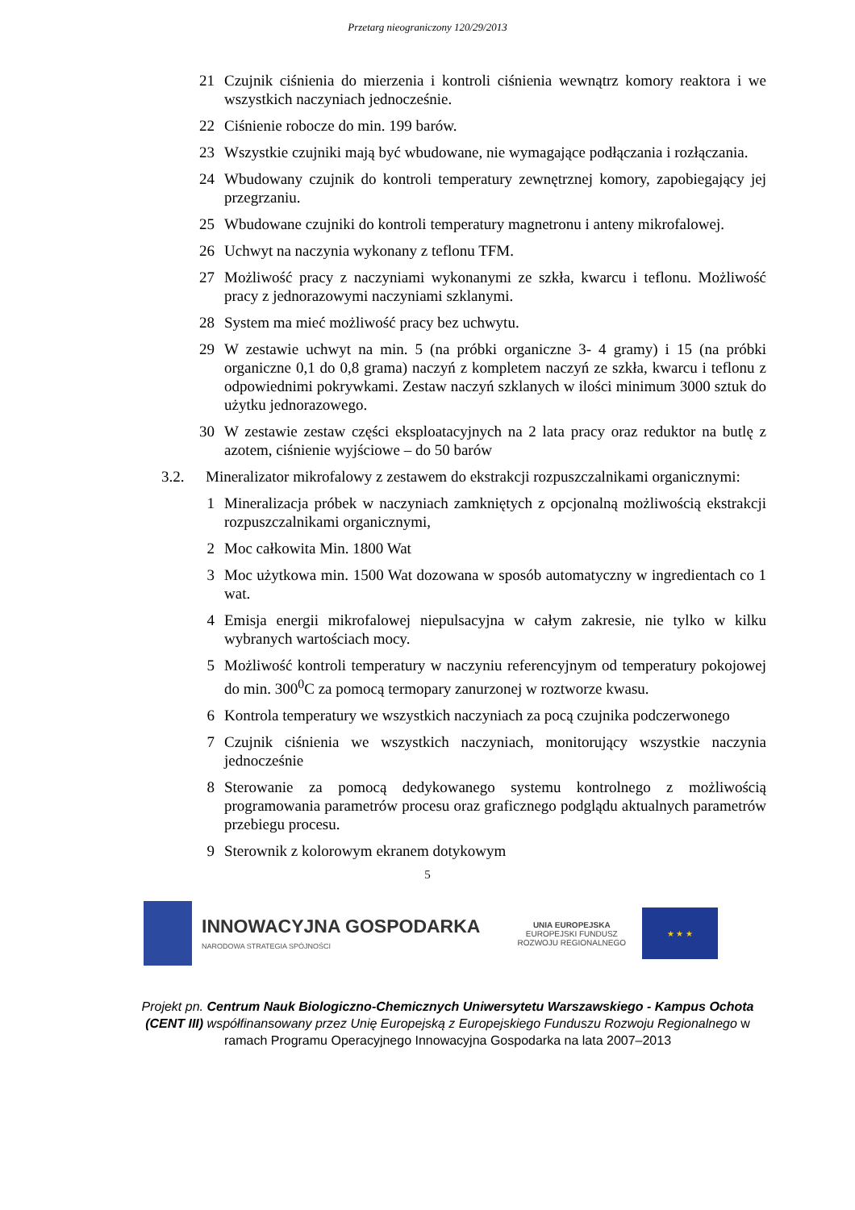Przetarg nieograniczony 120/29/2013
21 Czujnik ciśnienia do mierzenia i kontroli ciśnienia wewnątrz komory reaktora i we wszystkich naczyniach jednocześnie.
22 Ciśnienie robocze do min. 199 barów.
23 Wszystkie czujniki mają być wbudowane, nie wymagające podłączania i rozłączania.
24 Wbudowany czujnik do kontroli temperatury zewnętrznej komory, zapobiegający jej przegrzaniu.
25 Wbudowane czujniki do kontroli temperatury magnetronu i anteny mikrofalowej.
26 Uchwyt na naczynia wykonany z teflonu TFM.
27 Możliwość pracy z naczyniami wykonanymi ze szkła, kwarcu i teflonu. Możliwość pracy z jednorazowymi naczyniami szklanymi.
28 System ma mieć możliwość pracy bez uchwytu.
29 W zestawie uchwyt na min. 5 (na próbki organiczne 3- 4 gramy) i 15 (na próbki organiczne 0,1 do 0,8 grama) naczyń z kompletem naczyń ze szkła, kwarcu i teflonu z odpowiednimi pokrywkami. Zestaw naczyń szklanych w ilości minimum 3000 sztuk do użytku jednorazowego.
30 W zestawie zestaw części eksploatacyjnych na 2 lata pracy oraz reduktor na butlę z azotem, ciśnienie wyjściowe – do 50 barów
3.2. Mineralizator mikrofalowy z zestawem do ekstrakcji rozpuszczalnikami organicznymi:
1 Mineralizacja próbek w naczyniach zamkniętych z opcjonalną możliwością ekstrakcji rozpuszczalnikami organicznymi,
2 Moc całkowita Min. 1800 Wat
3 Moc użytkowa min. 1500 Wat dozowana w sposób automatyczny w ingredientach co 1 wat.
4 Emisja energii mikrofalowej niepulsacyjna w całym zakresie, nie tylko w kilku wybranych wartościach mocy.
5 Możliwość kontroli temperatury w naczyniu referencyjnym od temperatury pokojowej do min. 300<sup>0</sup>C za pomocą termopary zanurzonej w roztworze kwasu.
6 Kontrola temperatury we wszystkich naczyniach za pocą czujnika podczerwonego
7 Czujnik ciśnienia we wszystkich naczyniach, monitorujący wszystkie naczynia jednocześnie
8 Sterowanie za pomocą dedykowanego systemu kontrolnego z możliwością programowania parametrów procesu oraz graficznego podglądu aktualnych parametrów przebiegu procesu.
9 Sterownik z kolorowym ekranem dotykowym
5
INNOWACYJNA GOSPODARKA
NARODOWA STRATEGIA SPÓJNOŚCI
UNIA EUROPEJSKA
EUROPEJSKI FUNDUSZ
ROZWOJU REGIONALNEGO
★ ★ ★
Projekt pn. Centrum Nauk Biologiczno-Chemicznych Uniwersytetu Warszawskiego - Kampus Ochota (CENT III) współfinansowany przez Unię Europejską z Europejskiego Funduszu Rozwoju Regionalnego w ramach Programu Operacyjnego Innowacyjna Gospodarka na lata 2007–2013